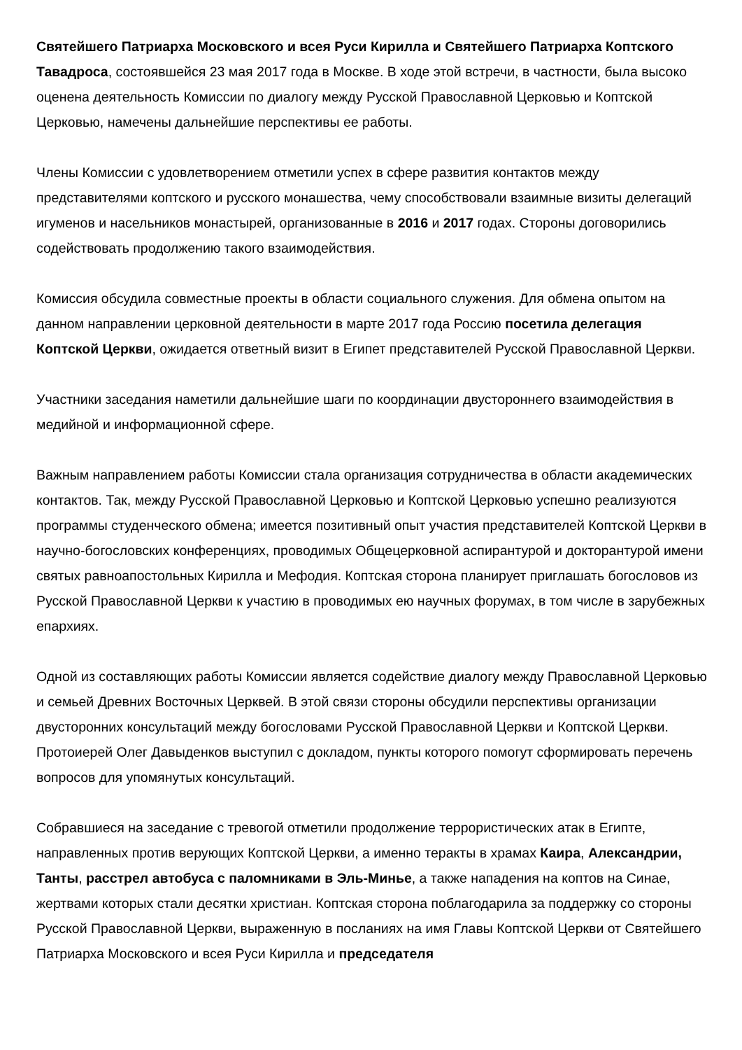Святейшего Патриарха Московского и всея Руси Кирилла и Святейшего Патриарха Коптского Тавадроса, состоявшейся 23 мая 2017 года в Москве. В ходе этой встречи, в частности, была высоко оценена деятельность Комиссии по диалогу между Русской Православной Церковью и Коптской Церковью, намечены дальнейшие перспективы ее работы.
Члены Комиссии с удовлетворением отметили успех в сфере развития контактов между представителями коптского и русского монашества, чему способствовали взаимные визиты делегаций игуменов и насельников монастырей, организованные в 2016 и 2017 годах. Стороны договорились содействовать продолжению такого взаимодействия.
Комиссия обсудила совместные проекты в области социального служения. Для обмена опытом на данном направлении церковной деятельности в марте 2017 года Россию посетила делегация Коптской Церкви, ожидается ответный визит в Египет представителей Русской Православной Церкви.
Участники заседания наметили дальнейшие шаги по координации двустороннего взаимодействия в медийной и информационной сфере.
Важным направлением работы Комиссии стала организация сотрудничества в области академических контактов. Так, между Русской Православной Церковью и Коптской Церковью успешно реализуются программы студенческого обмена; имеется позитивный опыт участия представителей Коптской Церкви в научно-богословских конференциях, проводимых Общецерковной аспирантурой и докторантурой имени святых равноапостольных Кирилла и Мефодия. Коптская сторона планирует приглашать богословов из Русской Православной Церкви к участию в проводимых ею научных форумах, в том числе в зарубежных епархиях.
Одной из составляющих работы Комиссии является содействие диалогу между Православной Церковью и семьей Древних Восточных Церквей. В этой связи стороны обсудили перспективы организации двусторонних консультаций между богословами Русской Православной Церкви и Коптской Церкви. Протоиерей Олег Давыденков выступил с докладом, пункты которого помогут сформировать перечень вопросов для упомянутых консультаций.
Собравшиеся на заседание с тревогой отметили продолжение террористических атак в Египте, направленных против верующих Коптской Церкви, а именно теракты в храмах Каира, Александрии, Танты, расстрел автобуса с паломниками в Эль-Минье, а также нападения на коптов на Синае, жертвами которых стали десятки христиан. Коптская сторона поблагодарила за поддержку со стороны Русской Православной Церкви, выраженную в посланиях на имя Главы Коптской Церкви от Святейшего Патриарха Московского и всея Руси Кирилла и председателя